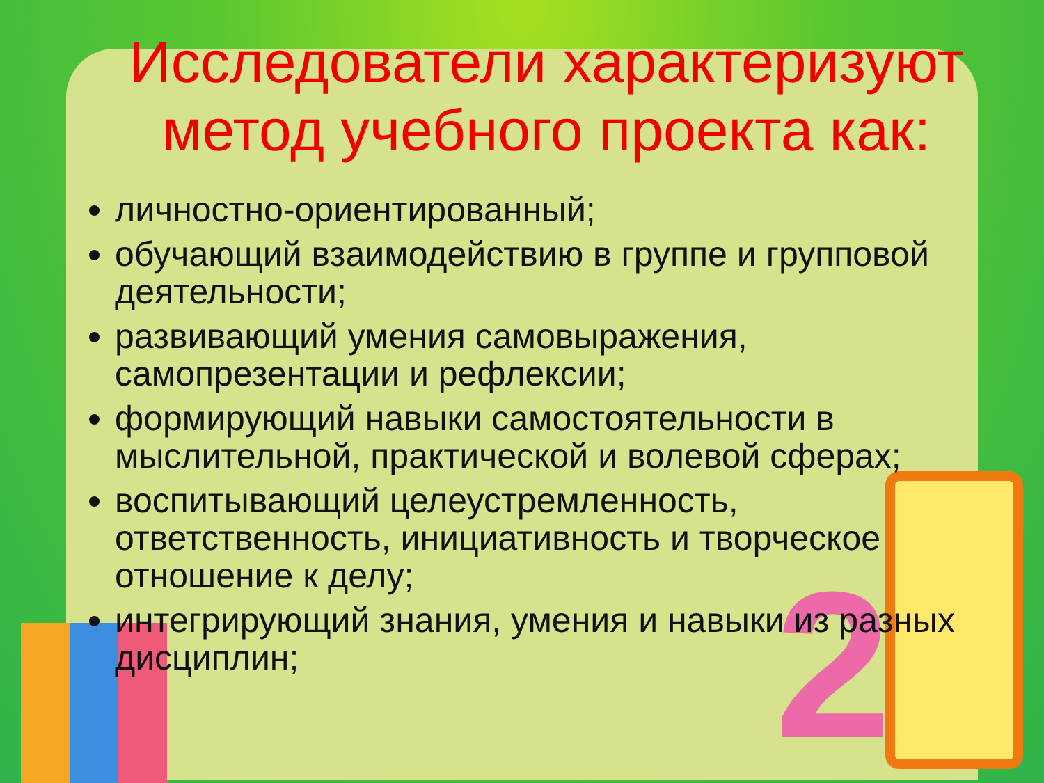2
Исследователи характеризуют метод учебного проекта как:
личностно-ориентированный;
обучающий взаимодействию в группе и групповой деятельности;
развивающий умения самовыражения, самопрезентации и рефлексии;
формирующий навыки самостоятельности в мыслительной, практической и волевой сферах;
воспитывающий целеустремленность, ответственность, инициативность и творческое отношение к делу;
интегрирующий знания, умения и навыки из разных дисциплин;